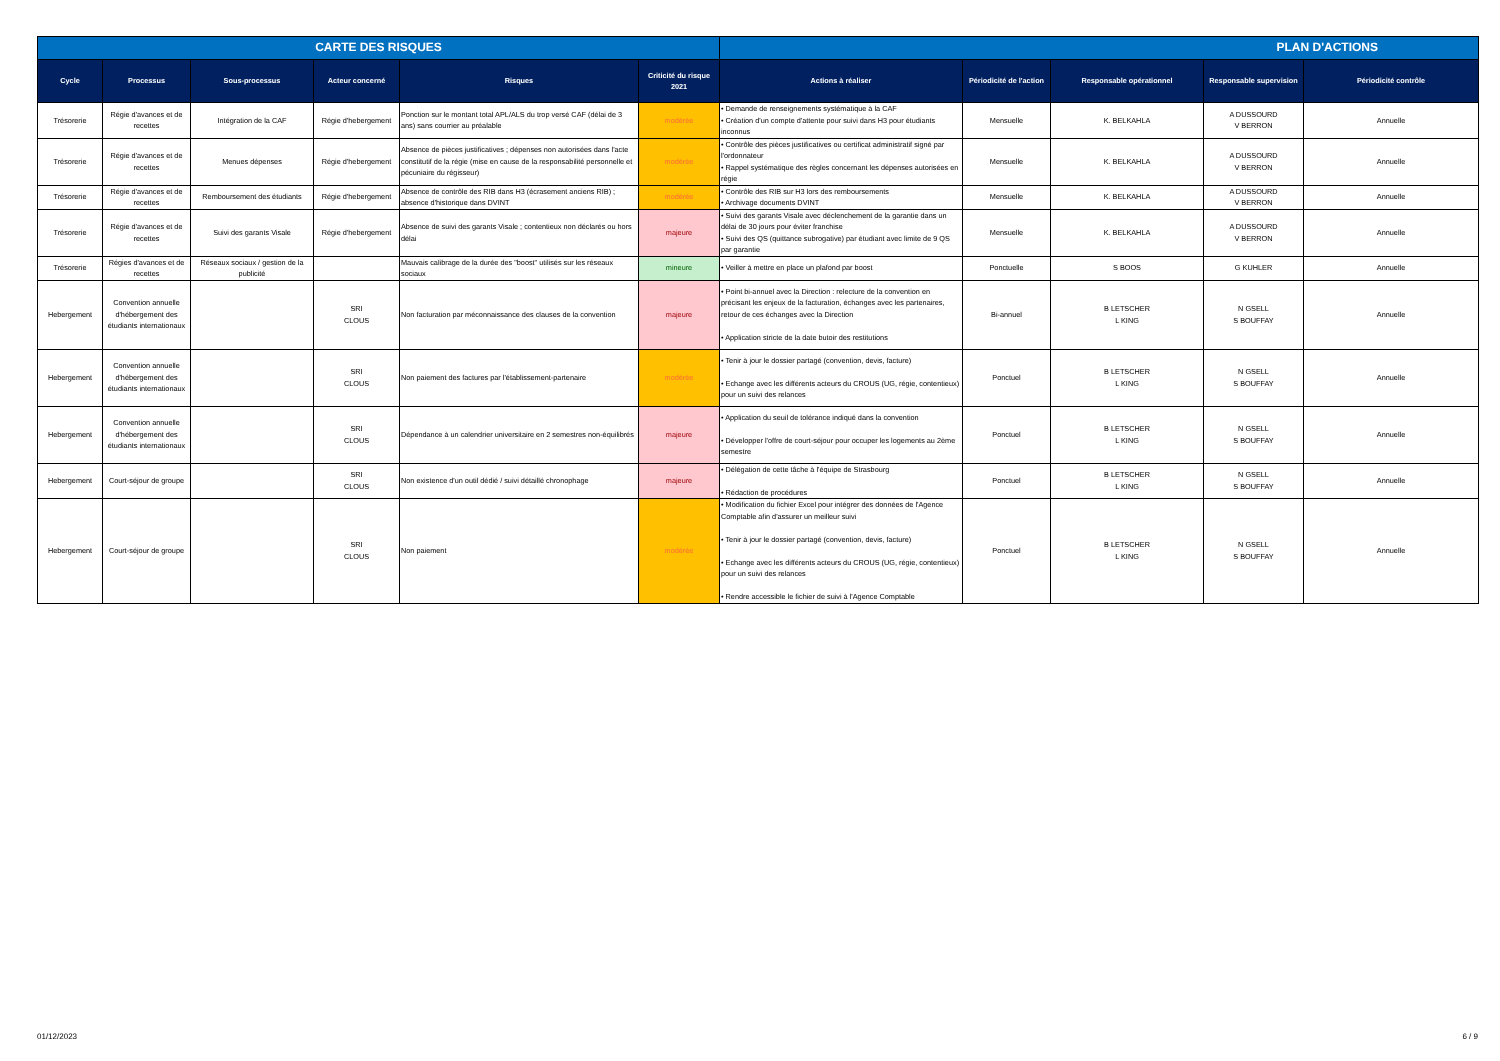| CARTE DES RISQUES | | | | | | PLAN D'ACTIONS | | | | |
| --- | --- | --- | --- | --- | --- | --- | --- | --- | --- | --- |
| Cycle | Processus | Sous-processus | Acteur concerné | Risques | Criticité du risque 2021 | Actions à réaliser | Périodicité de l'action | Responsable opérationnel | Responsable supervision | Périodicité contrôle |
| Trésorerie | Régie d'avances et de recettes | Intégration de la CAF | Régie d'hebergement | Ponction sur le montant total APL/ALS du trop versé CAF (délai de 3 ans) sans courrier au préalable | modérée | • Demande de renseignements systématique à la CAF • Création d'un compte d'attente pour suivi dans H3 pour étudiants inconnus | Mensuelle | K. BELKAHLA | A DUSSOURD V BERRON | Annuelle |
| Trésorerie | Régie d'avances et de recettes | Menues dépenses | Régie d'hebergement | Absence de pièces justificatives ; dépenses non autorisées dans l'acte constitutif de la régie (mise en cause de la responsabilité personnelle et pécuniaire du régisseur) | modérée | • Contrôle des pièces justificatives ou certificat administratif signé par l'ordonnateur • Rappel systématique des règles concernant les dépenses autorisées en régie | Mensuelle | K. BELKAHLA | A DUSSOURD V BERRON | Annuelle |
| Trésorerie | Régie d'avances et de recettes | Remboursement des étudiants | Régie d'hebergement | Absence de contrôle des RIB dans H3 (écrasement anciens RIB) ; absence d'historique dans DVINT | modérée | • Contrôle des RIB sur H3 lors des remboursements • Archivage documents DVINT | Mensuelle | K. BELKAHLA | A DUSSOURD V BERRON | Annuelle |
| Trésorerie | Régie d'avances et de recettes | Suivi des garants Visale | Régie d'hebergement | Absence de suivi des garants Visale ; contentieux non déclarés ou hors délai | majeure | • Suivi des garants Visale avec déclenchement de la garantie dans un délai de 30 jours pour éviter franchise • Suivi des QS (quittance subrogative) par étudiant avec limite de 9 QS par garantie | Mensuelle | K. BELKAHLA | A DUSSOURD V BERRON | Annuelle |
| Trésorerie | Régies d'avances et de recettes | Réseaux sociaux / gestion de la publicité | | Mauvais calibrage de la durée des "boost" utilisés sur les réseaux sociaux | mineure | • Veiller à mettre en place un plafond par boost | Ponctuelle | S BOOS | G KUHLER | Annuelle |
| Hebergement | Convention annuelle d'hébergement des étudiants internationaux | | SRI CLOUS | Non facturation par méconnaissance des clauses de la convention | majeure | • Point bi-annuel avec la Direction : relecture de la convention en précisant les enjeux de la facturation, échanges avec les partenaires, retour de ces échanges avec la Direction • Application stricte de la date butoir des restitutions | Bi-annuel | B LETSCHER L KING | N GSELL S BOUFFAY | Annuelle |
| Hebergement | Convention annuelle d'hébergement des étudiants internationaux | | SRI CLOUS | Non paiement des factures par l'établissement-partenaire | modérée | • Tenir à jour le dossier partagé (convention, devis, facture) • Echange avec les différents acteurs du CROUS (UG, régie, contentieux) pour un suivi des relances | Ponctuel | B LETSCHER L KING | N GSELL S BOUFFAY | Annuelle |
| Hebergement | Convention annuelle d'hébergement des étudiants internationaux | | SRI CLOUS | Dépendance à un calendrier universitaire en 2 semestres non-équilibrés | majeure | • Application du seuil de tolérance indiqué dans la convention • Développer l'offre de court-séjour pour occuper les logements au 2ème semestre | Ponctuel | B LETSCHER L KING | N GSELL S BOUFFAY | Annuelle |
| Hebergement | Court-séjour de groupe | | SRI CLOUS | Non existence d'un outil dédié / suivi détaillé chronophage | majeure | • Délégation de cette tâche à l'équipe de Strasbourg • Rédaction de procédures | Ponctuel | B LETSCHER L KING | N GSELL S BOUFFAY | Annuelle |
| Hebergement | Court-séjour de groupe | | SRI CLOUS | Non paiement | modérée | • Modification du fichier Excel pour intégrer des données de l'Agence Comptable afin d'assurer un meilleur suivi • Tenir à jour le dossier partagé (convention, devis, facture) • Echange avec les différents acteurs du CROUS (UG, régie, contentieux) pour un suivi des relances • Rendre accessible le fichier de suivi à l'Agence Comptable | Ponctuel | B LETSCHER L KING | N GSELL S BOUFFAY | Annuelle |
01/12/2023 6 / 9